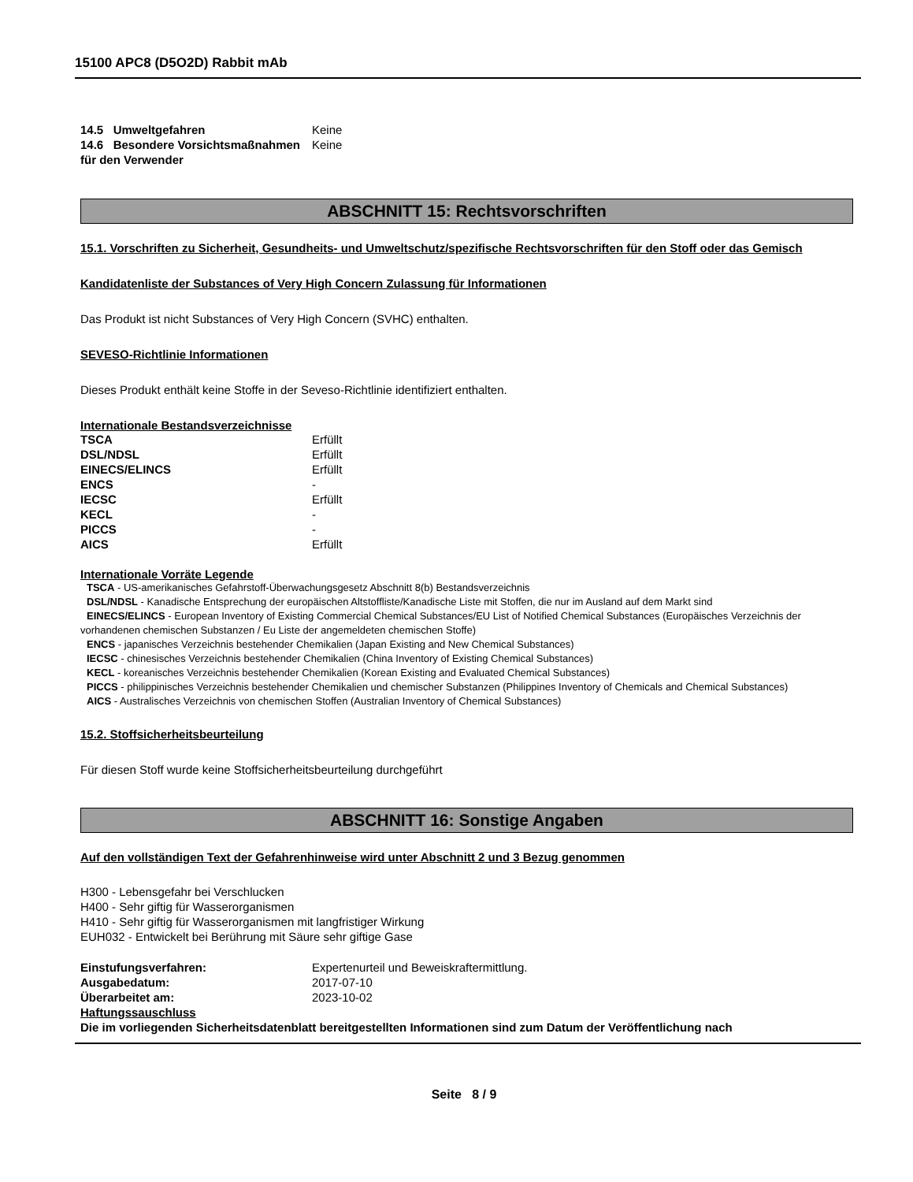15100 APC8 (D5O2D) Rabbit mAb
| 14.5 Umweltgefahren | Keine |
| 14.6 Besondere Vorsichtsmaßnahmen für den Verwender | Keine |
ABSCHNITT 15: Rechtsvorschriften
15.1. Vorschriften zu Sicherheit, Gesundheits- und Umweltschutz/spezifische Rechtsvorschriften für den Stoff oder das Gemisch
Kandidatenliste der Substances of Very High Concern Zulassung für Informationen
Das Produkt ist nicht Substances of Very High Concern (SVHC) enthalten.
SEVESO-Richtlinie Informationen
Dieses Produkt enthält keine Stoffe in der Seveso-Richtlinie identifiziert enthalten.
Internationale Bestandsverzeichnisse
| TSCA | Erfüllt |
| DSL/NDSL | Erfüllt |
| EINECS/ELINCS | Erfüllt |
| ENCS | - |
| IECSC | Erfüllt |
| KECL | - |
| PICCS | - |
| AICS | Erfüllt |
Internationale Vorräte Legende
TSCA - US-amerikanisches Gefahrstoff-Überwachungsgesetz Abschnitt 8(b) Bestandsverzeichnis
DSL/NDSL - Kanadische Entsprechung der europäischen Altstoffliste/Kanadische Liste mit Stoffen, die nur im Ausland auf dem Markt sind
EINECS/ELINCS - European Inventory of Existing Commercial Chemical Substances/EU List of Notified Chemical Substances (Europäisches Verzeichnis der vorhandenen chemischen Substanzen / Eu Liste der angemeldeten chemischen Stoffe)
ENCS - japanisches Verzeichnis bestehender Chemikalien (Japan Existing and New Chemical Substances)
IECSC - chinesisches Verzeichnis bestehender Chemikalien (China Inventory of Existing Chemical Substances)
KECL - koreanisches Verzeichnis bestehender Chemikalien (Korean Existing and Evaluated Chemical Substances)
PICCS - philippinisches Verzeichnis bestehender Chemikalien und chemischer Substanzen (Philippines Inventory of Chemicals and Chemical Substances)
AICS - Australisches Verzeichnis von chemischen Stoffen (Australian Inventory of Chemical Substances)
15.2. Stoffsicherheitsbeurteilung
Für diesen Stoff wurde keine Stoffsicherheitsbeurteilung durchgeführt
ABSCHNITT 16: Sonstige Angaben
Auf den vollständigen Text der Gefahrenhinweise wird unter Abschnitt 2 und 3 Bezug genommen
H300 - Lebensgefahr bei Verschlucken
H400 - Sehr giftig für Wasserorganismen
H410 - Sehr giftig für Wasserorganismen mit langfristiger Wirkung
EUH032 - Entwickelt bei Berührung mit Säure sehr giftige Gase
| Einstufungsverfahren: | Expertenurteil und Beweiskraftermittlung. |
| Ausgabedatum: | 2017-07-10 |
| Überarbeitet am: | 2023-10-02 |
Haftungssauschluss
Die im vorliegenden Sicherheitsdatenblatt bereitgestellten Informationen sind zum Datum der Veröffentlichung nach
Seite 8 / 9